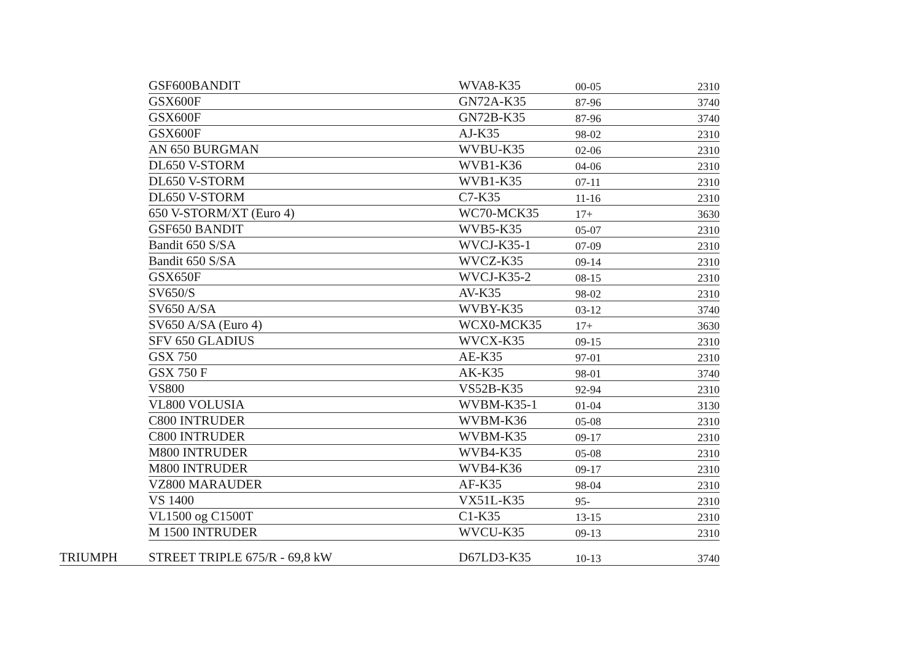| | GSF600BANDIT | WVA8-K35 | 00-05 | 2310 |
| | GSX600F | GN72A-K35 | 87-96 | 3740 |
| | GSX600F | GN72B-K35 | 87-96 | 3740 |
| | GSX600F | AJ-K35 | 98-02 | 2310 |
| | AN 650 BURGMAN | WVBU-K35 | 02-06 | 2310 |
| | DL650 V-STORM | WVB1-K36 | 04-06 | 2310 |
| | DL650 V-STORM | WVB1-K35 | 07-11 | 2310 |
| | DL650 V-STORM | C7-K35 | 11-16 | 2310 |
| | 650 V-STORM/XT (Euro 4) | WC70-MCK35 | 17+ | 3630 |
| | GSF650 BANDIT | WVB5-K35 | 05-07 | 2310 |
| | Bandit 650 S/SA | WVCJ-K35-1 | 07-09 | 2310 |
| | Bandit 650 S/SA | WVCZ-K35 | 09-14 | 2310 |
| | GSX650F | WVCJ-K35-2 | 08-15 | 2310 |
| | SV650/S | AV-K35 | 98-02 | 2310 |
| | SV650 A/SA | WVBY-K35 | 03-12 | 3740 |
| | SV650 A/SA (Euro 4) | WCX0-MCK35 | 17+ | 3630 |
| | SFV 650 GLADIUS | WVCX-K35 | 09-15 | 2310 |
| | GSX 750 | AE-K35 | 97-01 | 2310 |
| | GSX 750 F | AK-K35 | 98-01 | 3740 |
| | VS800 | VS52B-K35 | 92-94 | 2310 |
| | VL800 VOLUSIA | WVBM-K35-1 | 01-04 | 3130 |
| | C800 INTRUDER | WVBM-K36 | 05-08 | 2310 |
| | C800 INTRUDER | WVBM-K35 | 09-17 | 2310 |
| | M800 INTRUDER | WVB4-K35 | 05-08 | 2310 |
| | M800 INTRUDER | WVB4-K36 | 09-17 | 2310 |
| | VZ800 MARAUDER | AF-K35 | 98-04 | 2310 |
| | VS 1400 | VX51L-K35 | 95- | 2310 |
| | VL1500 og C1500T | C1-K35 | 13-15 | 2310 |
| | M 1500 INTRUDER | WVCU-K35 | 09-13 | 2310 |
| TRIUMPH | STREET TRIPLE 675/R - 69,8 kW | D67LD3-K35 | 10-13 | 3740 |